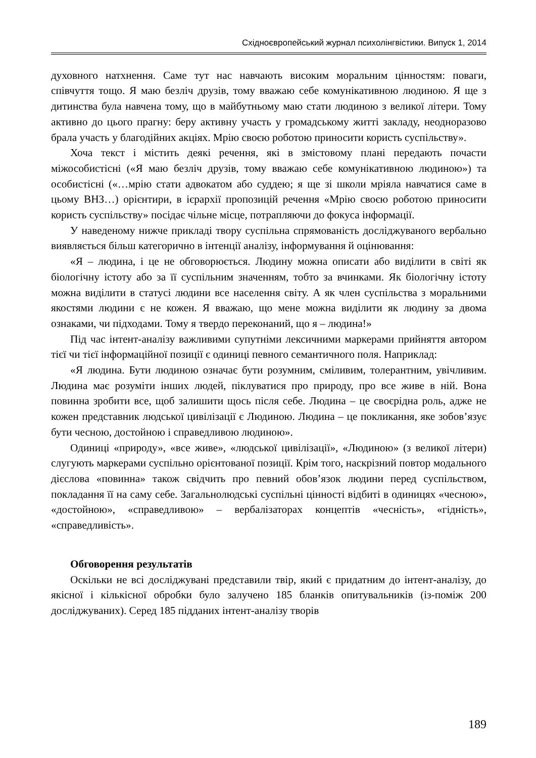Східноєвропейський журнал психолінгвістики. Випуск 1, 2014
духовного натхнення. Саме тут нас навчають високим моральним цінностям: поваги, співчуття тощо. Я маю безліч друзів, тому вважаю себе комунікативною людиною. Я ще з дитинства була навчена тому, що в майбутньому маю стати людиною з великої літери. Тому активно до цього прагну: беру активну участь у громадському житті закладу, неодноразово брала участь у благодійних акціях. Мрію своєю роботою приносити користь суспільству».
Хоча текст і містить деякі речення, які в змістовому плані передають почасти міжособистісні («Я маю безліч друзів, тому вважаю себе комунікативною людиною») та особистісні («…мрію стати адвокатом або суддею; я ще зі школи мріяла навчатися саме в цьому ВНЗ…) орієнтири, в ієрархії пропозицій речення «Мрію своєю роботою приносити користь суспільству» посідає чільне місце, потрапляючи до фокуса інформації.
У наведеному нижче прикладі твору суспільна спрямованість досліджуваного вербально виявляється більш категорично в інтенції аналізу, інформування й оцінювання:
«Я – людина, і це не обговорюється. Людину можна описати або виділити в світі як біологічну істоту або за її суспільним значенням, тобто за вчинками. Як біологічну істоту можна виділити в статусі людини все населення світу. А як член суспільства з моральними якостями людини є не кожен. Я вважаю, що мене можна виділити як людину за двома ознаками, чи підходами. Тому я твердо переконаний, що я – людина!»
Під час інтент-аналізу важливими супутніми лексичними маркерами прийняття автором тієї чи тієї інформаційної позиції є одиниці певного семантичного поля. Наприклад:
«Я людина. Бути людиною означає бути розумним, сміливим, толерантним, увічливим. Людина має розуміти інших людей, піклуватися про природу, про все живе в ній. Вона повинна зробити все, щоб залишити щось після себе. Людина – це своєрідна роль, адже не кожен представник людської цивілізації є Людиною. Людина – це покликання, яке зобов’язує бути чесною, достойною і справедливою людиною».
Одиниці «природу», «все живе», «людської цивілізації», «Людиною» (з великої літери) слугують маркерами суспільно орієнтованої позиції. Крім того, наскрізний повтор модального дієслова «повинна» також свідчить про певний обов’язок людини перед суспільством, покладання її на саму себе. Загальнолюдські суспільні цінності відбиті в одиницях «чесною», «достойною», «справедливою» – вербалізаторах концептів «чесність», «гідність», «справедливість».
Обговорення результатів
Оскільки не всі досліджувані представили твір, який є придатним до інтент-аналізу, до якісної і кількісної обробки було залучено 185 бланків опитувальників (із-поміж 200 досліджуваних). Серед 185 підданих інтент-аналізу творів
189